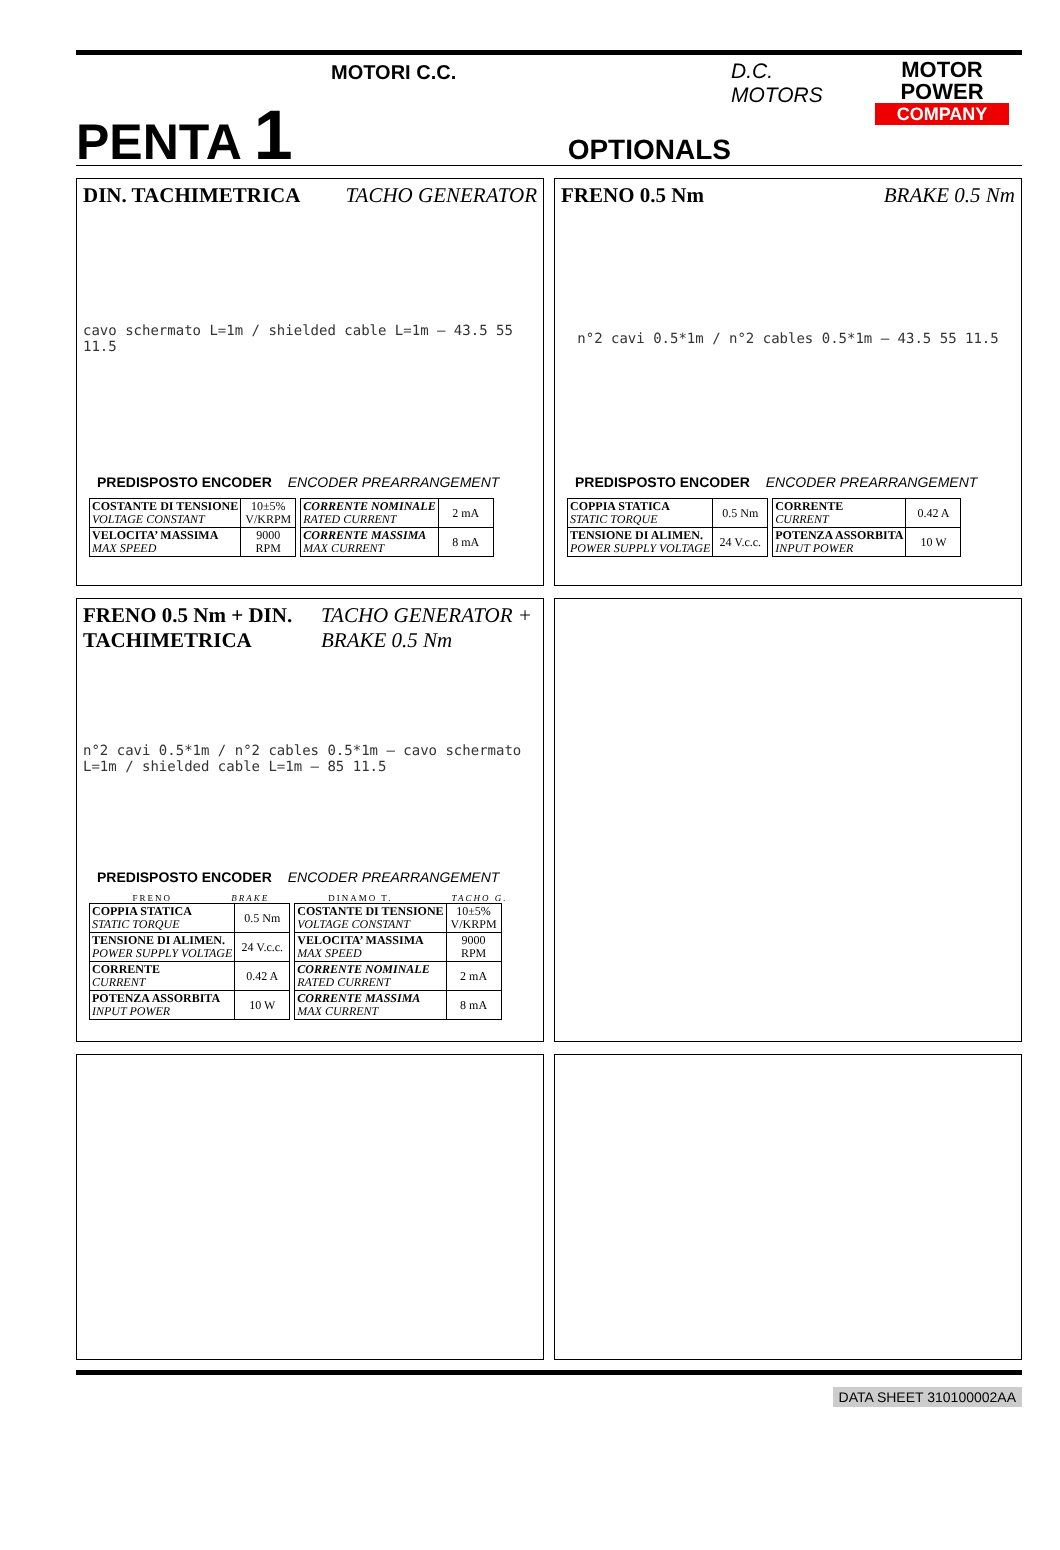PENTA 1
MOTORI C.C.
OPTIONALS
D.C. MOTORS
MOTOR
POWER
COMPANY
DIN. TACHIMETRICA TACHO GENERATOR
cavo schermato L=1m / shielded cable L=1m — 43.5 55 11.5
PREDISPOSTO ENCODER ENCODER PREARRANGEMENT
| COSTANTE DI TENSIONE VOLTAGE CONSTANT | 10±5% V/KRPM |
| VELOCITA’ MASSIMA MAX SPEED | 9000 RPM |
| CORRENTE NOMINALE RATED CURRENT | 2 mA |
| CORRENTE MASSIMA MAX CURRENT | 8 mA |
FRENO 0.5 Nm BRAKE 0.5 Nm
n°2 cavi 0.5*1m / n°2 cables 0.5*1m — 43.5 55 11.5
PREDISPOSTO ENCODER ENCODER PREARRANGEMENT
| COPPIA STATICA STATIC TORQUE | 0.5 Nm |
| TENSIONE DI ALIMEN. POWER SUPPLY VOLTAGE | 24 V.c.c. |
| CORRENTE CURRENT | 0.42 A |
| POTENZA ASSORBITA INPUT POWER | 10 W |
FRENO 0.5 Nm + DIN. TACHIMETRICA TACHO GENERATOR + BRAKE 0.5 Nm
n°2 cavi 0.5*1m / n°2 cables 0.5*1m — cavo schermato L=1m / shielded cable L=1m — 85 11.5
PREDISPOSTO ENCODER ENCODER PREARRANGEMENT
FRENO BRAKE DINAMO T. TACHO G.
| COPPIA STATICA STATIC TORQUE | 0.5 Nm |
| TENSIONE DI ALIMEN. POWER SUPPLY VOLTAGE | 24 V.c.c. |
| CORRENTE CURRENT | 0.42 A |
| POTENZA ASSORBITA INPUT POWER | 10 W |
| COSTANTE DI TENSIONE VOLTAGE CONSTANT | 10±5% V/KRPM |
| VELOCITA’ MASSIMA MAX SPEED | 9000 RPM |
| CORRENTE NOMINALE RATED CURRENT | 2 mA |
| CORRENTE MASSIMA MAX CURRENT | 8 mA |
DATA SHEET 310100002AA